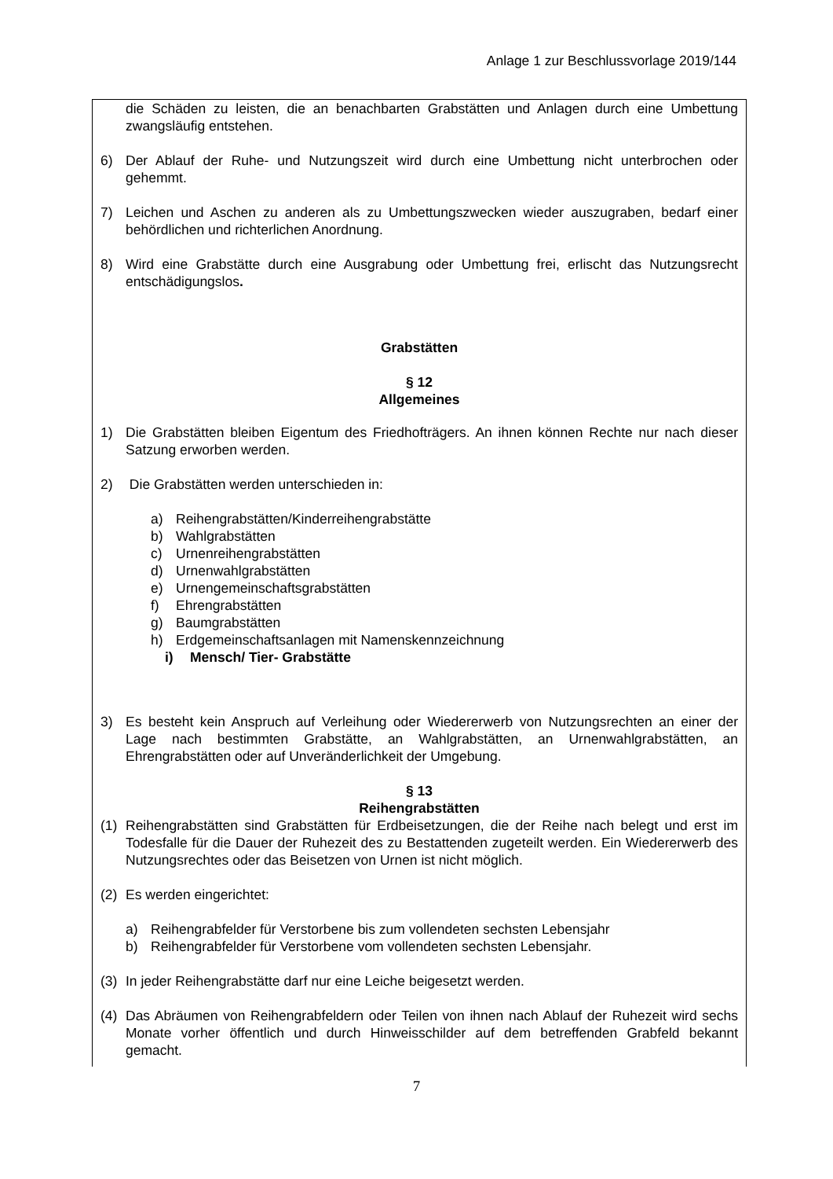Anlage 1 zur Beschlussvorlage 2019/144
die Schäden zu leisten, die an benachbarten Grabstätten und Anlagen durch eine Umbettung zwangsläufig entstehen.
6) Der Ablauf der Ruhe- und Nutzungszeit wird durch eine Umbettung nicht unterbrochen oder gehemmt.
7) Leichen und Aschen zu anderen als zu Umbettungszwecken wieder auszugraben, bedarf einer behördlichen und richterlichen Anordnung.
8) Wird eine Grabstätte durch eine Ausgrabung oder Umbettung frei, erlischt das Nutzungsrecht entschädigungslos.
Grabstätten
§ 12
Allgemeines
1) Die Grabstätten bleiben Eigentum des Friedhofträgers. An ihnen können Rechte nur nach dieser Satzung erworben werden.
2) Die Grabstätten werden unterschieden in:
a) Reihengrabstätten/Kinderreihengrabstätte
b) Wahlgrabstätten
c) Urnenreihengrabstätten
d) Urnenwahlgrabstätten
e) Urnengemeinschaftsgrabstätten
f) Ehrengrabstätten
g) Baumgrabstätten
h) Erdgemeinschaftsanlagen mit Namenskennzeichnung
i) Mensch/ Tier- Grabstätte
3) Es besteht kein Anspruch auf Verleihung oder Wiedererwerb von Nutzungsrechten an einer der Lage nach bestimmten Grabstätte, an Wahlgrabstätten, an Urnenwahlgrabstätten, an Ehrengrabstätten oder auf Unveränderlichkeit der Umgebung.
§ 13
Reihengrabstätten
(1) Reihengrabstätten sind Grabstätten für Erdbeisetzungen, die der Reihe nach belegt und erst im Todesfalle für die Dauer der Ruhezeit des zu Bestattenden zugeteilt werden. Ein Wiedererwerb des Nutzungsrechtes oder das Beisetzen von Urnen ist nicht möglich.
(2) Es werden eingerichtet:
a) Reihengrabfelder für Verstorbene bis zum vollendeten sechsten Lebensjahr
b) Reihengrabfelder für Verstorbene vom vollendeten sechsten Lebensjahr.
(3) In jeder Reihengrabstätte darf nur eine Leiche beigesetzt werden.
(4) Das Abräumen von Reihengrabfeldern oder Teilen von ihnen nach Ablauf der Ruhezeit wird sechs Monate vorher öffentlich und durch Hinweisschilder auf dem betreffenden Grabfeld bekannt gemacht.
7